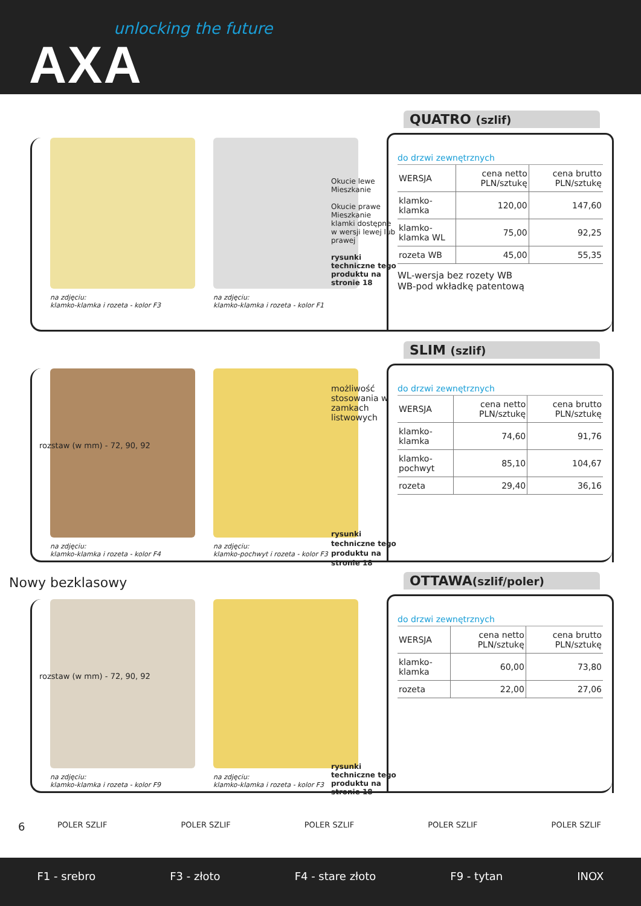unlocking the future
AXA
na zdjęciu:
klamko-klamka i rozeta - kolor F3
na zdjęciu:
klamko-klamka i rozeta - kolor F1
Okucie lewe
Mieszkanie
Okucie prawe
Mieszkanie
klamki dostępne w wersji lewej lub prawej
rysunki techniczne tego produktu na stronie 18
QUATRO (szlif)
do drzwi zewnętrznych
| WERSJA | cena netto PLN/sztukę | cena brutto PLN/sztukę |
| --- | --- | --- |
| klamko-klamka | 120,00 | 147,60 |
| klamko-klamka WL | 75,00 | 92,25 |
| rozeta WB | 45,00 | 55,35 |
WL-wersja bez rozety WB
WB-pod wkładkę patentową
na zdjęciu:
klamko-klamka i rozeta - kolor F4
na zdjęciu:
klamko-pochwyt i rozeta - kolor F3
możliwość stosowania w zamkach listwowych
rysunki techniczne tego produktu na stronie 18
rozstaw (w mm) - 72, 90, 92
SLIM (szlif)
do drzwi zewnętrznych
| WERSJA | cena netto PLN/sztukę | cena brutto PLN/sztukę |
| --- | --- | --- |
| klamko-klamka | 74,60 | 91,76 |
| klamko-pochwyt | 85,10 | 104,67 |
| rozeta | 29,40 | 36,16 |
Nowy bezklasowy
na zdjęciu:
klamko-klamka i rozeta - kolor F9
na zdjęciu:
klamko-klamka i rozeta - kolor F3
rysunki techniczne tego produktu na stronie 18
rozstaw (w mm) - 72, 90, 92
OTTAWA(szlif/poler)
do drzwi zewnętrznych
| WERSJA | cena netto PLN/sztukę | cena brutto PLN/sztukę |
| --- | --- | --- |
| klamko-klamka | 60,00 | 73,80 |
| rozeta | 22,00 | 27,06 |
6 POLER SZLIF POLER SZLIF POLER SZLIF POLER SZLIF POLER SZLIF
F1 - srebro F3 - złoto F4 - stare złoto F9 - tytan INOX